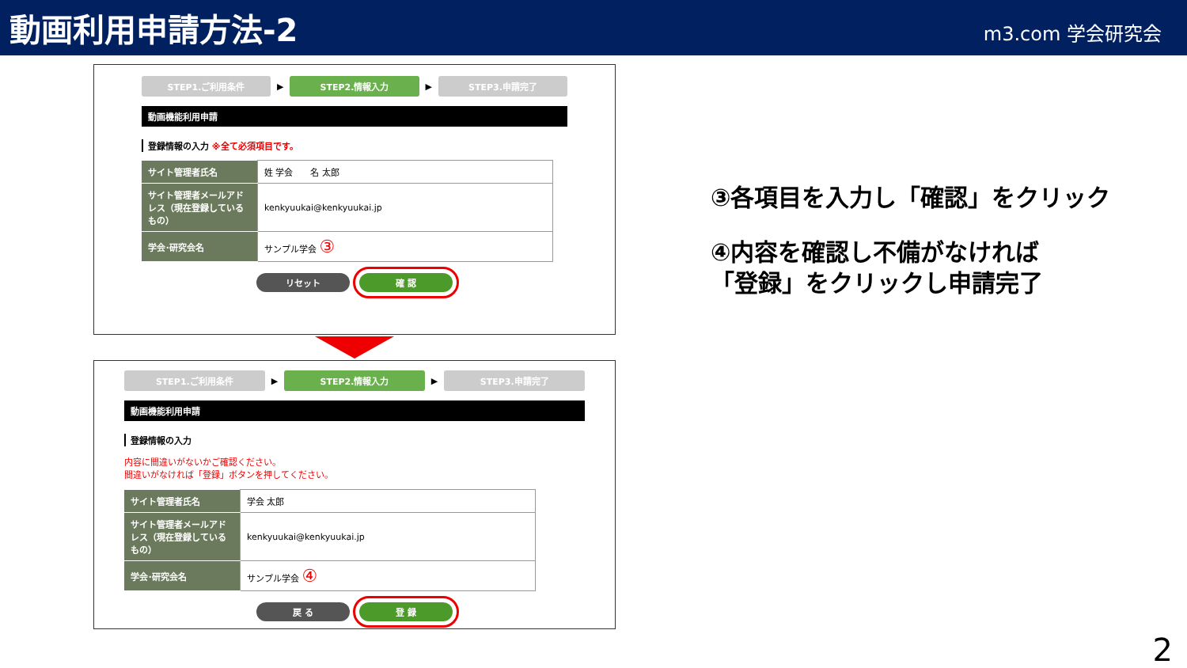動画利用申請方法-2
m3.com 学会研究会
STEP1.ご利用条件
▶
STEP2.情報入力
▶
STEP3.申請完了
動画機能利用申請
登録情報の入力 ※全て必須項目です。
| サイト管理者氏名 | 姓 学会 名 太郎 |
| サイト管理者メールアドレス（現在登録しているもの） | kenkyuukai@kenkyuukai.jp |
| 学会･研究会名 | サンプル学会 ③ |
リセット 確 認
STEP1.ご利用条件
▶
STEP2.情報入力
▶
STEP3.申請完了
動画機能利用申請
登録情報の入力
内容に間違いがないかご確認ください。
間違いがなければ「登録」ボタンを押してください。
| サイト管理者氏名 | 学会 太郎 |
| サイト管理者メールアドレス（現在登録しているもの） | kenkyuukai@kenkyuukai.jp |
| 学会･研究会名 | サンプル学会 ④ |
戻 る 登 録
③各項目を入力し「確認」をクリック
④内容を確認し不備がなければ
「登録」をクリックし申請完了
2